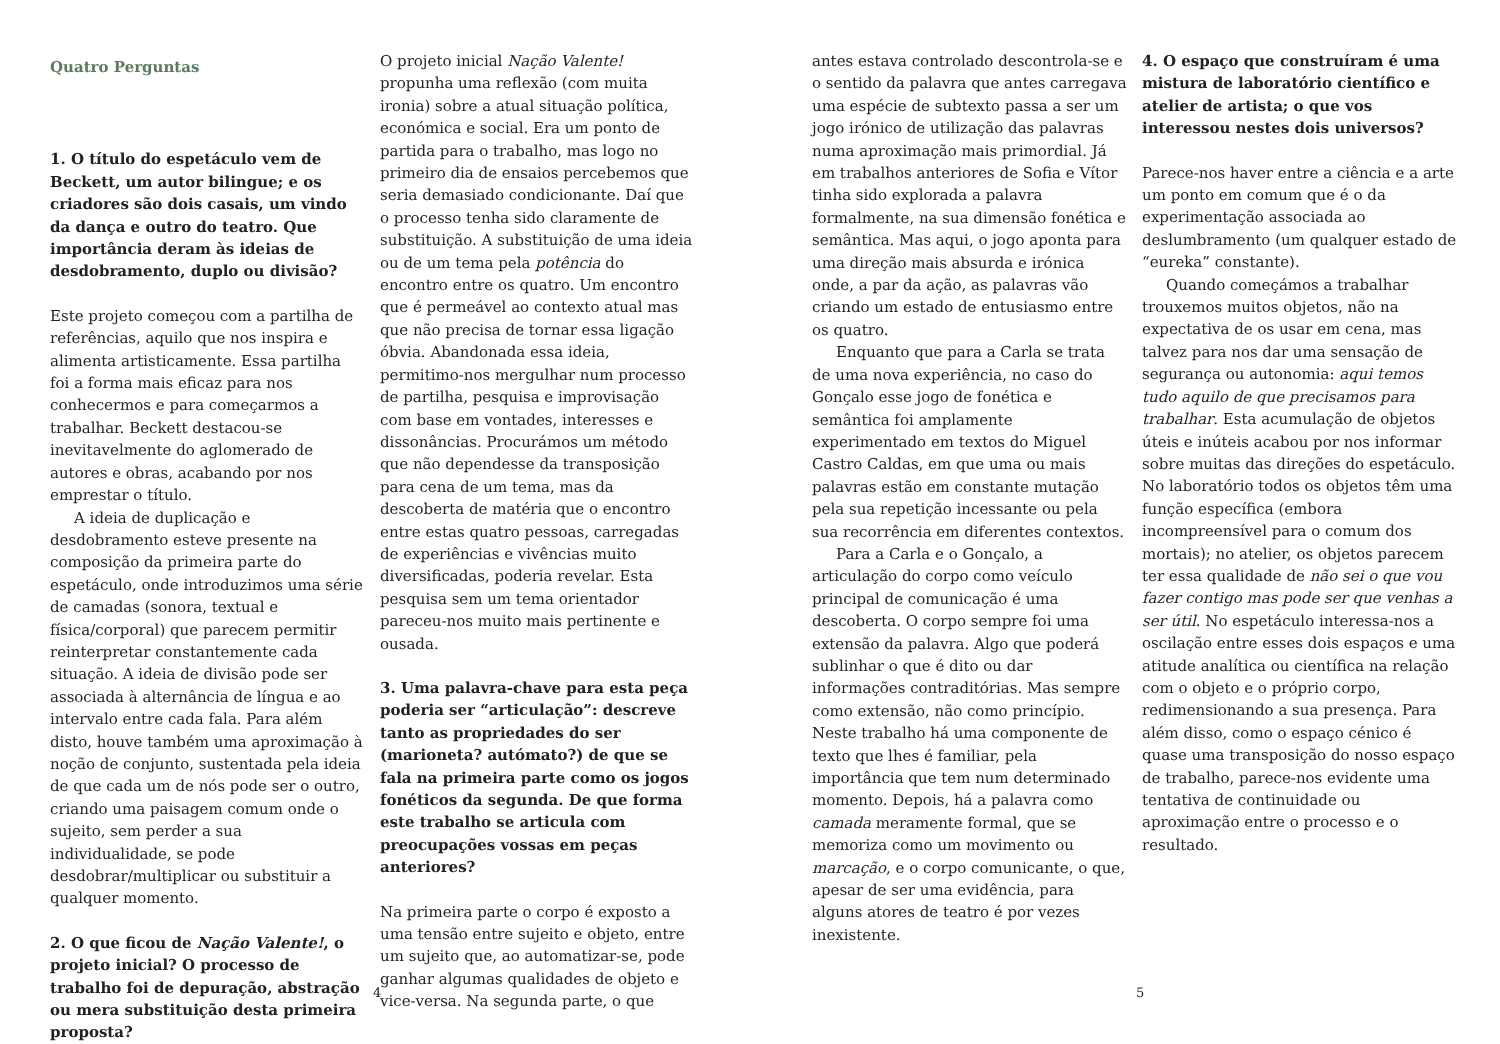Quatro Perguntas
1. O título do espetáculo vem de Beckett, um autor bilingue; e os criadores são dois casais, um vindo da dança e outro do teatro. Que importância deram às ideias de desdobramento, duplo ou divisão?
Este projeto começou com a partilha de referências, aquilo que nos inspira e alimenta artisticamente. Essa partilha foi a forma mais eficaz para nos conhecermos e para começarmos a trabalhar. Beckett destacou-se inevitavelmente do aglomerado de autores e obras, acabando por nos emprestar o título.
A ideia de duplicação e desdobramento esteve presente na composição da primeira parte do espetáculo, onde introduzimos uma série de camadas (sonora, textual e física/corporal) que parecem permitir reinterpretar constantemente cada situação. A ideia de divisão pode ser associada à alternância de língua e ao intervalo entre cada fala. Para além disto, houve também uma aproximação à noção de conjunto, sustentada pela ideia de que cada um de nós pode ser o outro, criando uma paisagem comum onde o sujeito, sem perder a sua individualidade, se pode desdobrar/multiplicar ou substituir a qualquer momento.
2. O que ficou de Nação Valente!, o projeto inicial? O processo de trabalho foi de depuração, abstração ou mera substituição desta primeira proposta?
O projeto inicial Nação Valente! propunha uma reflexão (com muita ironia) sobre a atual situação política, económica e social. Era um ponto de partida para o trabalho, mas logo no primeiro dia de ensaios percebemos que seria demasiado condicionante. Daí que o processo tenha sido claramente de substituição. A substituição de uma ideia ou de um tema pela potência do encontro entre os quatro. Um encontro que é permeável ao contexto atual mas que não precisa de tornar essa ligação óbvia. Abandonada essa ideia, permitimo-nos mergulhar num processo de partilha, pesquisa e improvisação com base em vontades, interesses e dissonâncias. Procurámos um método que não dependesse da transposição para cena de um tema, mas da descoberta de matéria que o encontro entre estas quatro pessoas, carregadas de experiências e vivências muito diversificadas, poderia revelar. Esta pesquisa sem um tema orientador pareceu-nos muito mais pertinente e ousada.
3. Uma palavra-chave para esta peça poderia ser “articulação”: descreve tanto as propriedades do ser (marioneta? autómato?) de que se fala na primeira parte como os jogos fonéticos da segunda. De que forma este trabalho se articula com preocupações vossas em peças anteriores?
Na primeira parte o corpo é exposto a uma tensão entre sujeito e objeto, entre um sujeito que, ao automatizar-se, pode ganhar algumas qualidades de objeto e vice-versa. Na segunda parte, o que
4
antes estava controlado descontrola-se e o sentido da palavra que antes carregava uma espécie de subtexto passa a ser um jogo irónico de utilização das palavras numa aproximação mais primordial. Já em trabalhos anteriores de Sofia e Vítor tinha sido explorada a palavra formalmente, na sua dimensão fonética e semântica. Mas aqui, o jogo aponta para uma direção mais absurda e irónica onde, a par da ação, as palavras vão criando um estado de entusiasmo entre os quatro.
Enquanto que para a Carla se trata de uma nova experiência, no caso do Gonçalo esse jogo de fonética e semântica foi amplamente experimentado em textos do Miguel Castro Caldas, em que uma ou mais palavras estão em constante mutação pela sua repetição incessante ou pela sua recorrência em diferentes contextos.
Para a Carla e o Gonçalo, a articulação do corpo como veículo principal de comunicação é uma descoberta. O corpo sempre foi uma extensão da palavra. Algo que poderá sublinhar o que é dito ou dar informações contraditórias. Mas sempre como extensão, não como princípio. Neste trabalho há uma componente de texto que lhes é familiar, pela importância que tem num determinado momento. Depois, há a palavra como camada meramente formal, que se memoriza como um movimento ou marcação, e o corpo comunicante, o que, apesar de ser uma evidência, para alguns atores de teatro é por vezes inexistente.
4. O espaço que construíram é uma mistura de laboratório científico e atelier de artista; o que vos interessou nestes dois universos?
Parece-nos haver entre a ciência e a arte um ponto em comum que é o da experimentação associada ao deslumbramento (um qualquer estado de “eureka” constante).
Quando começámos a trabalhar trouxemos muitos objetos, não na expectativa de os usar em cena, mas talvez para nos dar uma sensação de segurança ou autonomia: aqui temos tudo aquilo de que precisamos para trabalhar. Esta acumulação de objetos úteis e inúteis acabou por nos informar sobre muitas das direções do espetáculo. No laboratório todos os objetos têm uma função específica (embora incompreensível para o comum dos mortais); no atelier, os objetos parecem ter essa qualidade de não sei o que vou fazer contigo mas pode ser que venhas a ser útil. No espetáculo interessa-nos a oscilação entre esses dois espaços e uma atitude analítica ou científica na relação com o objeto e o próprio corpo, redimensionando a sua presença. Para além disso, como o espaço cénico é quase uma transposição do nosso espaço de trabalho, parece-nos evidente uma tentativa de continuidade ou aproximação entre o processo e o resultado.
5